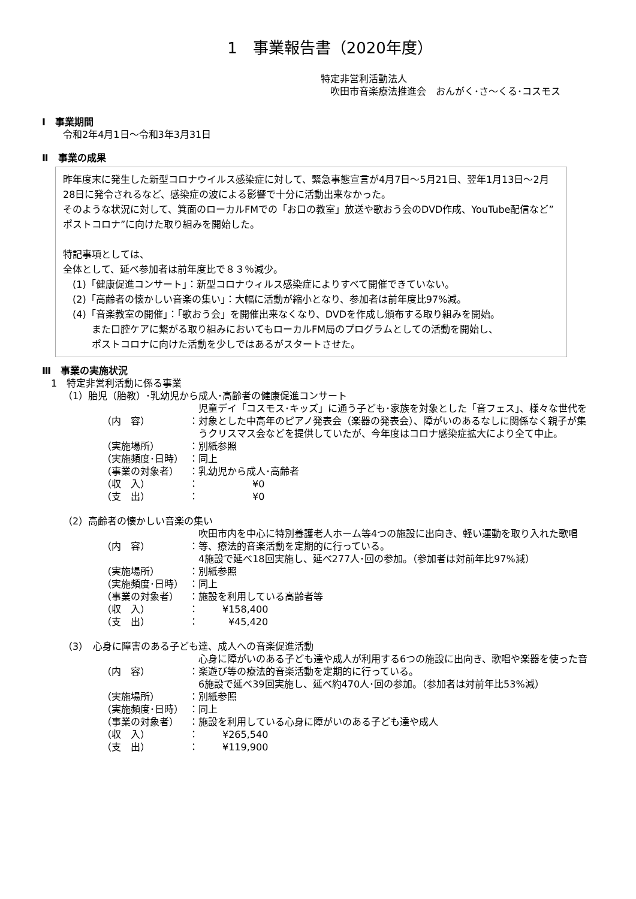1　事業報告書（2020年度）
特定非営利活動法人
　吹田市音楽療法推進会　おんがく･さ～くる･コスモス
Ⅰ　事業期間
令和2年4月1日～令和3年3月31日
Ⅱ　事業の成果
昨年度末に発生した新型コロナウイルス感染症に対して、緊急事態宣言が4月7日～5月21日、翌年1月13日～2月28日に発令されるなど、感染症の波による影響で十分に活動出来なかった。
そのような状況に対して、箕面のローカルFMでの「お口の教室」放送や歌おう会のDVD作成、YouTube配信など”ポストコロナ”に向けた取り組みを開始した。
特記事項としては、
全体として、延べ参加者は前年度比で８３％減少。
　(1)「健康促進コンサート」：新型コロナウィルス感染症によりすべて開催できていない。
　(2)「高齢者の懐かしい音楽の集い」：大幅に活動が縮小となり、参加者は前年度比97%減。
　(4)「音楽教室の開催」：「歌おう会」を開催出来なくなり、DVDを作成し頒布する取り組みを開始。
　　　また口腔ケアに繋がる取り組みにおいてもローカルFM局のプログラムとしての活動を開始し、
　　　ポストコロナに向けた活動を少しではあるがスタートさせた。
Ⅲ　事業の実施状況
1　特定非営利活動に係る事業
（1）胎児（胎教）･乳幼児から成人･高齢者の健康促進コンサート
| （内 容） | ： | 児童デイ「コスモス･キッズ」に通う子ども･家族を対象とした「音フェス」、様々な世代を対象とした中高年のピアノ発表会（楽器の発表会）、障がいのあるなしに関係なく親子が集うクリスマス会などを提供していたが、今年度はコロナ感染症拡大により全て中止。 |
| （実施場所） | ： | 別紙参照 |
| （実施頻度･日時） | ： | 同上 |
| （事業の対象者） | ： | 乳幼児から成人･高齢者 |
| （収 入） | ： | ¥0 |
| （支 出） | ： | ¥0 |
（2）高齢者の懐かしい音楽の集い
| （内 容） | ： | 吹田市内を中心に特別養護老人ホーム等4つの施設に出向き、軽い運動を取り入れた歌唱等、療法的音楽活動を定期的に行っている。 4施設で延べ18回実施し、延べ277人･回の参加。（参加者は対前年比97%減） |
| （実施場所） | ： | 別紙参照 |
| （実施頻度･日時） | ： | 同上 |
| （事業の対象者） | ： | 施設を利用している高齢者等 |
| （収 入） | ： | ¥158,400 |
| （支 出） | ： | ¥45,420 |
（3）　心身に障害のある子ども達、成人への音楽促進活動
| （内 容） | ： | 心身に障がいのある子ども達や成人が利用する6つの施設に出向き、歌唱や楽器を使った音楽遊び等の療法的音楽活動を定期的に行っている。 6施設で延べ39回実施し、延べ約470人･回の参加。（参加者は対前年比53%減） |
| （実施場所） | ： | 別紙参照 |
| （実施頻度･日時） | ： | 同上 |
| （事業の対象者） | ： | 施設を利用している心身に障がいのある子ども達や成人 |
| （収 入） | ： | ¥265,540 |
| （支 出） | ： | ¥119,900 |